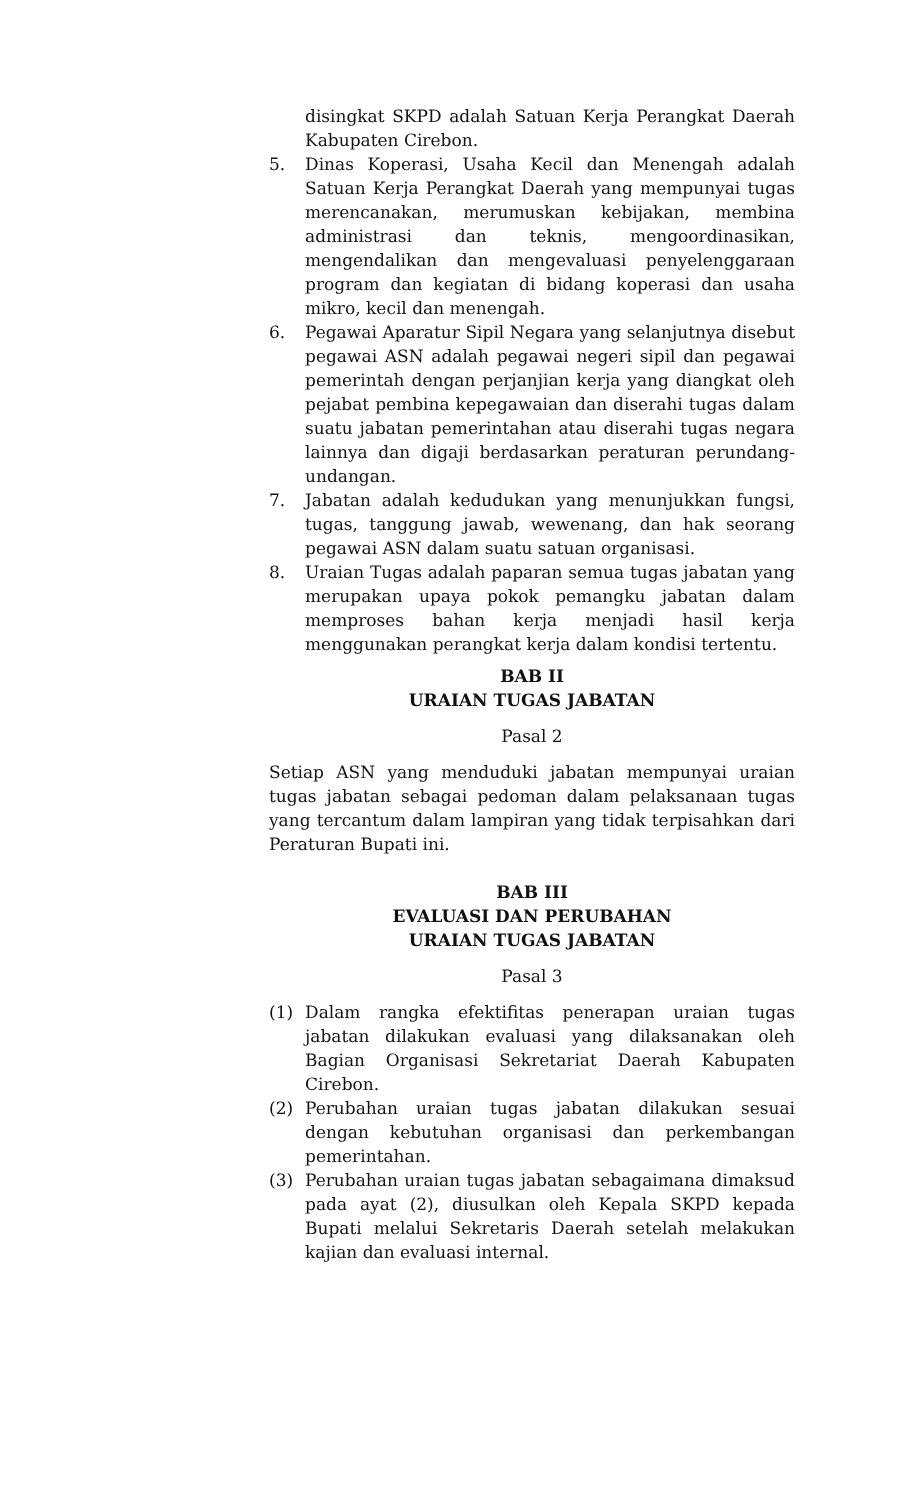disingkat SKPD adalah Satuan Kerja Perangkat Daerah Kabupaten Cirebon.
5. Dinas Koperasi, Usaha Kecil dan Menengah adalah Satuan Kerja Perangkat Daerah yang mempunyai tugas merencanakan, merumuskan kebijakan, membina administrasi dan teknis, mengoordinasikan, mengendalikan dan mengevaluasi penyelenggaraan program dan kegiatan di bidang koperasi dan usaha mikro, kecil dan menengah.
6. Pegawai Aparatur Sipil Negara yang selanjutnya disebut pegawai ASN adalah pegawai negeri sipil dan pegawai pemerintah dengan perjanjian kerja yang diangkat oleh pejabat pembina kepegawaian dan diserahi tugas dalam suatu jabatan pemerintahan atau diserahi tugas negara lainnya dan digaji berdasarkan peraturan perundang-undangan.
7. Jabatan adalah kedudukan yang menunjukkan fungsi, tugas, tanggung jawab, wewenang, dan hak seorang pegawai ASN dalam suatu satuan organisasi.
8. Uraian Tugas adalah paparan semua tugas jabatan yang merupakan upaya pokok pemangku jabatan dalam memproses bahan kerja menjadi hasil kerja menggunakan perangkat kerja dalam kondisi tertentu.
BAB II
URAIAN TUGAS JABATAN
Pasal 2
Setiap ASN yang menduduki jabatan mempunyai uraian tugas jabatan sebagai pedoman dalam pelaksanaan tugas yang tercantum dalam lampiran yang tidak terpisahkan dari Peraturan Bupati ini.
BAB III
EVALUASI DAN PERUBAHAN
URAIAN TUGAS JABATAN
Pasal 3
(1) Dalam rangka efektifitas penerapan uraian tugas jabatan dilakukan evaluasi yang dilaksanakan oleh Bagian Organisasi Sekretariat Daerah Kabupaten Cirebon.
(2) Perubahan uraian tugas jabatan dilakukan sesuai dengan kebutuhan organisasi dan perkembangan pemerintahan.
(3) Perubahan uraian tugas jabatan sebagaimana dimaksud pada ayat (2), diusulkan oleh Kepala SKPD kepada Bupati melalui Sekretaris Daerah setelah melakukan kajian dan evaluasi internal.